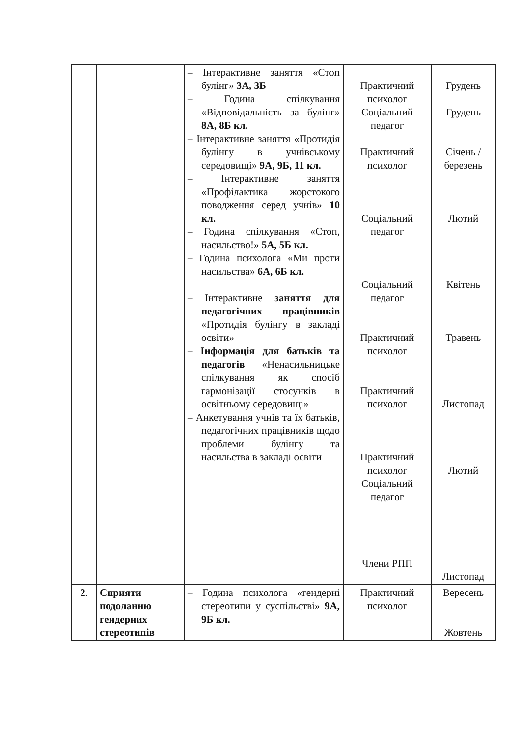| | | – Інтерактивне заняття «Стоп булінг» 3А, 3Б – Година спілкування «Відповідальність за булінг» 8А, 8Б кл. – Інтерактивне заняття «Протидія булінгу в учнівському середовищі» 9А, 9Б, 11 кл. – Інтерактивне заняття «Профілактика жорстокого поводження серед учнів» 10 кл. – Година спілкування «Стоп, насильство!» 5А, 5Б кл. – Година психолога «Ми проти насильства» 6А, 6Б кл. – Інтерактивне заняття для педагогічних працівників «Протидія булінгу в закладі освіти» – Інформація для батьків та педагогів «Ненасильницьке спілкування як спосіб гармонізації стосунків в освітньому середовищі» – Анкетування учнів та їх батьків, педагогічних працівників щодо проблеми булінгу та насильства в закладі освіти | Практичний психолог Соціальний педагог Практичний психолог Соціальний педагог Соціальний педагог Практичний психолог Практичний психолог Практичний психолог Соціальний педагог Члени РПП | Грудень Грудень Січень / березень Лютий Квітень Травень Листопад Лютий Листопад |
| 2. | Сприяти подоланню гендерних стереотипів | – Година психолога «гендерні стереотипи у суспільстві» 9А, 9Б кл. | Практичний психолог | Вересень Жовтень |